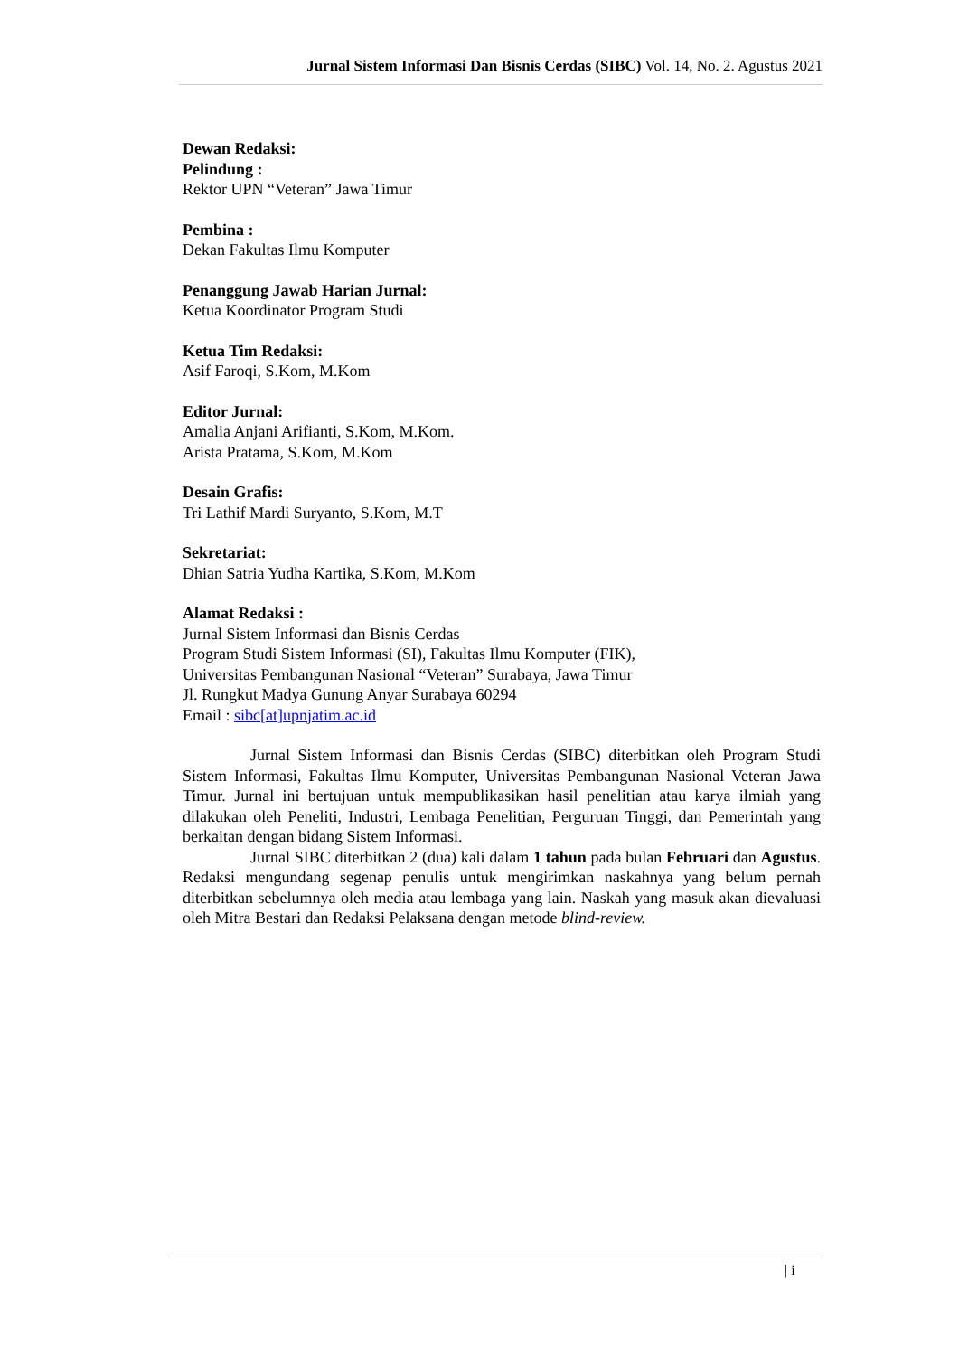Jurnal Sistem Informasi Dan Bisnis Cerdas (SIBC) Vol. 14, No. 2. Agustus 2021
Dewan Redaksi:
Pelindung :
Rektor UPN “Veteran” Jawa Timur
Pembina :
Dekan Fakultas Ilmu Komputer
Penanggung Jawab Harian Jurnal:
Ketua Koordinator Program Studi
Ketua Tim Redaksi:
Asif Faroqi, S.Kom, M.Kom
Editor Jurnal:
Amalia Anjani Arifianti, S.Kom, M.Kom.
Arista Pratama, S.Kom, M.Kom
Desain Grafis:
Tri Lathif Mardi Suryanto, S.Kom, M.T
Sekretariat:
Dhian Satria Yudha Kartika, S.Kom, M.Kom
Alamat Redaksi :
Jurnal Sistem Informasi dan Bisnis Cerdas
Program Studi Sistem Informasi (SI), Fakultas Ilmu Komputer (FIK),
Universitas Pembangunan Nasional “Veteran” Surabaya, Jawa Timur
Jl. Rungkut Madya Gunung Anyar Surabaya 60294
Email : sibc[at]upnjatim.ac.id
Jurnal Sistem Informasi dan Bisnis Cerdas (SIBC) diterbitkan oleh Program Studi Sistem Informasi, Fakultas Ilmu Komputer, Universitas Pembangunan Nasional Veteran Jawa Timur. Jurnal ini bertujuan untuk mempublikasikan hasil penelitian atau karya ilmiah yang dilakukan oleh Peneliti, Industri, Lembaga Penelitian, Perguruan Tinggi, dan Pemerintah yang berkaitan dengan bidang Sistem Informasi.
Jurnal SIBC diterbitkan 2 (dua) kali dalam 1 tahun pada bulan Februari dan Agustus. Redaksi mengundang segenap penulis untuk mengirimkan naskahnya yang belum pernah diterbitkan sebelumnya oleh media atau lembaga yang lain. Naskah yang masuk akan dievaluasi oleh Mitra Bestari dan Redaksi Pelaksana dengan metode blind-review.
| i